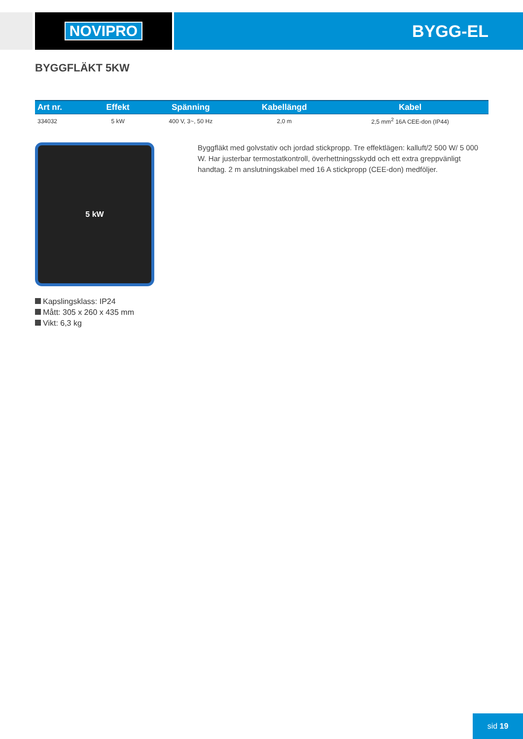NOVIPRO BYGG-EL
BYGGFLÄKT 5KW
| Art nr. | Effekt | Spänning | Kabellängd | Kabel |
| --- | --- | --- | --- | --- |
| 334032 | 5 kW | 400 V, 3~, 50 Hz | 2,0 m | 2,5 mm<sup>2</sup> 16A CEE-don (IP44) |
5 kW
Kapslingsklass: IP24
Mått: 305 x 260 x 435 mm
Vikt: 6,3 kg
Byggfläkt med golvstativ och jordad stickpropp. Tre effektlägen: kalluft/2 500 W/ 5 000 W. Har justerbar termostatkontroll, överhettningsskydd och ett extra greppvänligt handtag. 2 m anslutningskabel med 16 A stickpropp (CEE-don) medföljer.
sid 19